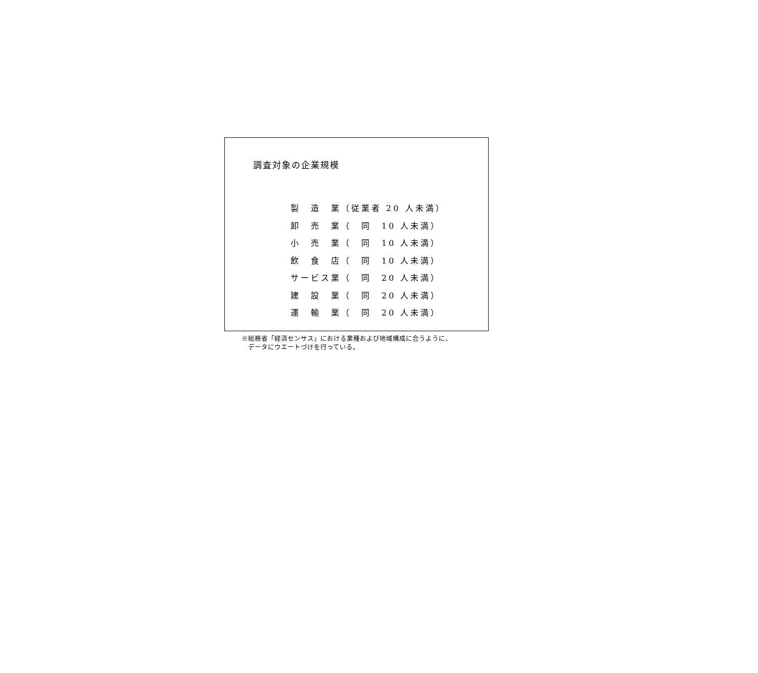調査対象の企業規模
製　造　業（従業者 20 人未満） 卸　売　業（　同　10 人未満） 小　売　業（　同　10 人未満） 飲　食　店（　同　10 人未満） サービス業（　同　20 人未満） 建　設　業（　同　20 人未満） 運　輸　業（　同　20 人未満）
※総務省「経済センサス」における業種および地域構成に合うように、
　データにウエートづけを行っている。